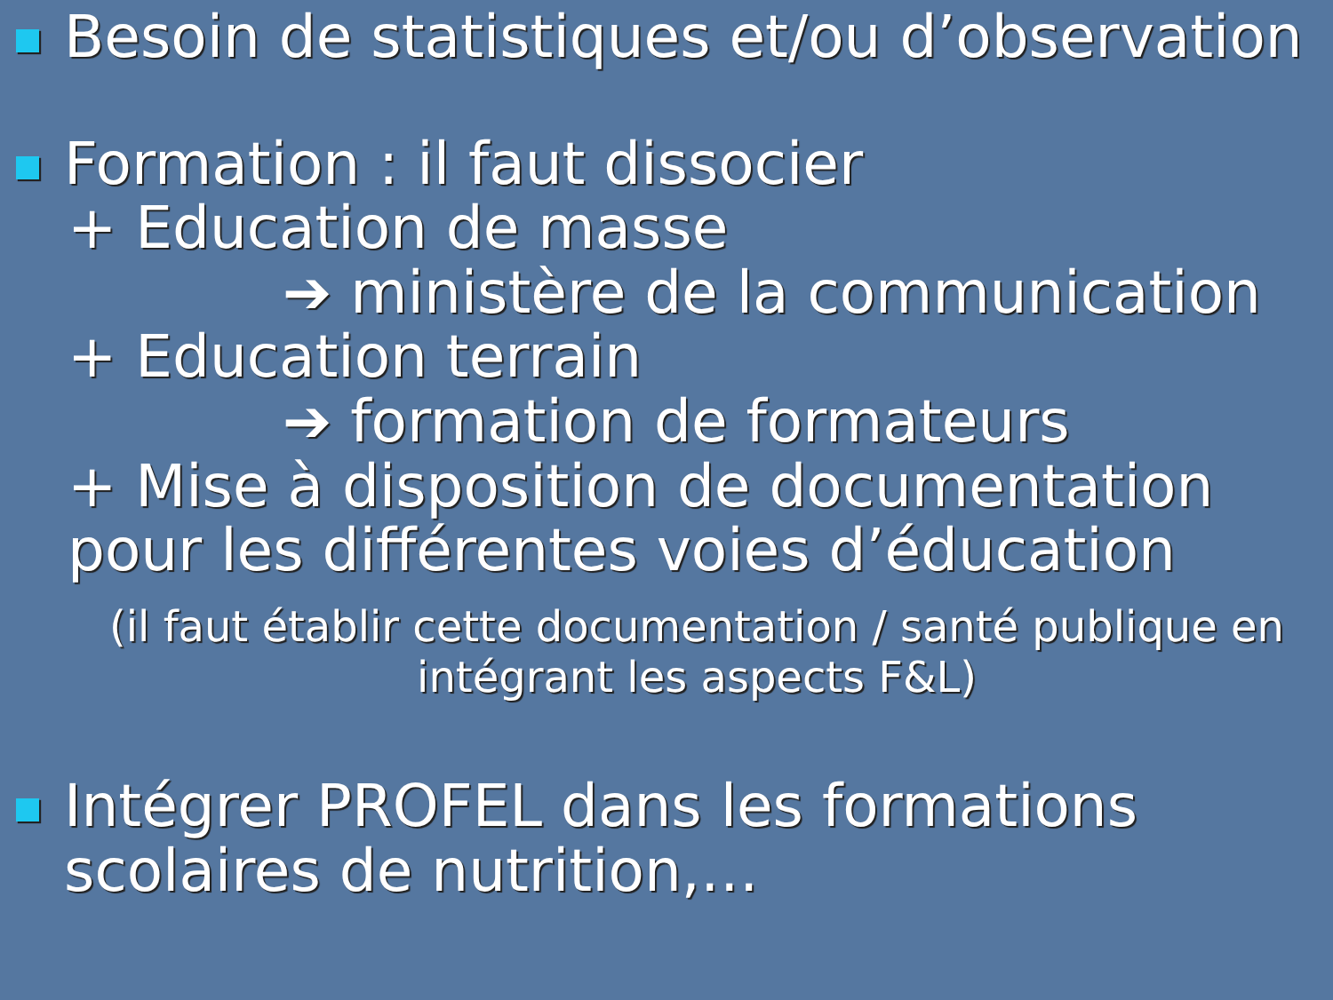Besoin de statistiques et/ou d’observation
Formation : il faut dissocier
+ Education de masse
➔ ministère de la communication
+ Education terrain
➔ formation de formateurs
+ Mise à disposition de documentation pour les différentes voies d’éducation
(il faut établir cette documentation / santé publique en intégrant les aspects F&L)
Intégrer PROFEL dans les formations scolaires de nutrition,…